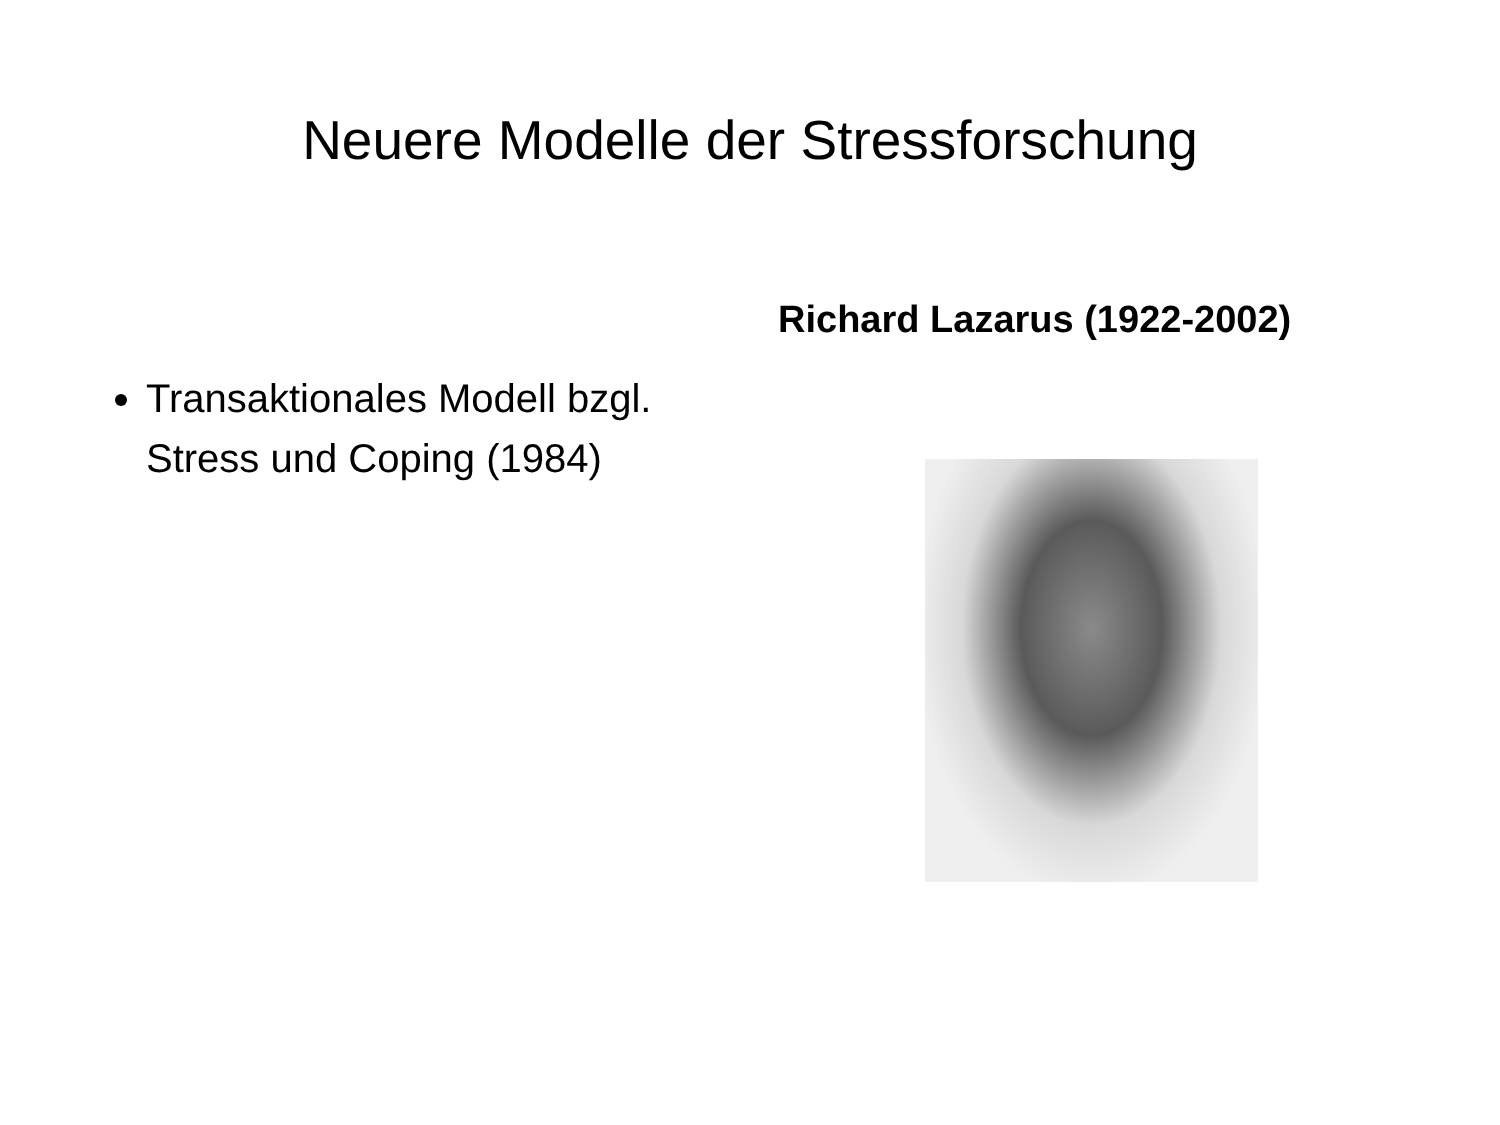Neuere Modelle der Stressforschung
Transaktionales Modell bzgl. Stress und Coping (1984)
Richard Lazarus (1922-2002)